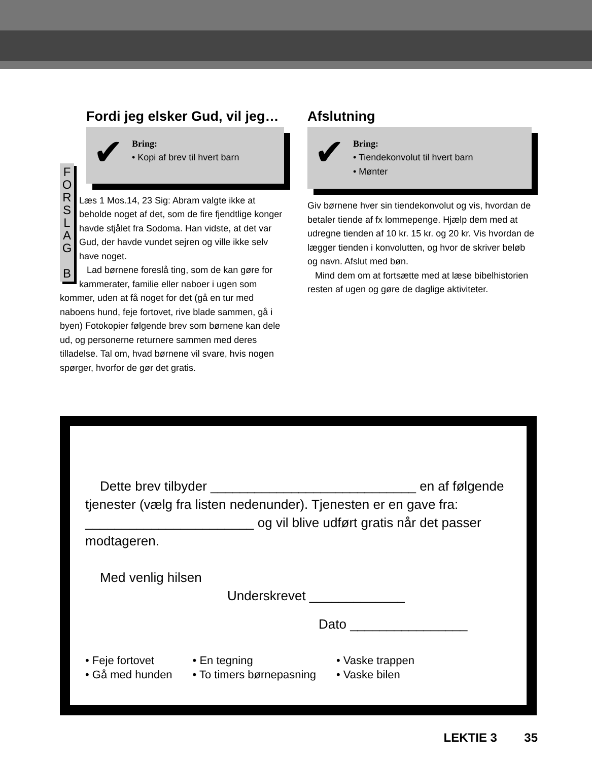Fordi jeg elsker Gud, vil jeg…
✔ Bring:
• Kopi af brev til hvert barn
F O R S L A G
B
Læs 1 Mos.14, 23 Sig: Abram valgte ikke at beholde noget af det, som de fire fjendtlige konger havde stjålet fra Sodoma. Han vidste, at det var Gud, der havde vundet sejren og ville ikke selv have noget.
Lad børnene foreslå ting, som de kan gøre for kammerater, familie eller naboer i ugen som kommer, uden at få noget for det (gå en tur med naboens hund, feje fortovet, rive blade sammen, gå i byen) Fotokopier følgende brev som børnene kan dele ud, og personerne returnere sammen med deres tilladelse. Tal om, hvad børnene vil svare, hvis nogen spørger, hvorfor de gør det gratis.
Afslutning
✔ Bring:
• Tiendekonvolut til hvert barn
• Mønter
Giv børnene hver sin tiendekonvolut og vis, hvordan de betaler tiende af fx lommepenge. Hjælp dem med at udregne tienden af 10 kr. 15 kr. og 20 kr. Vis hvordan de lægger tienden i konvolutten, og hvor de skriver beløb og navn. Afslut med bøn.
Mind dem om at fortsætte med at læse bibelhistorien resten af ugen og gøre de daglige aktiviteter.
Dette brev tilbyder ____________________________ en af følgende tjenester (vælg fra listen nedenunder). Tjenesten er en gave fra: _______________________ og vil blive udført gratis når det passer modtageren.
Med venlig hilsen
Underskrevet _____________
Dato ________________
• Feje fortovet
• Gå med hunden
• En tegning
• To timers børnepasning
• Vaske trappen
• Vaske bilen
LEKTIE 3 35